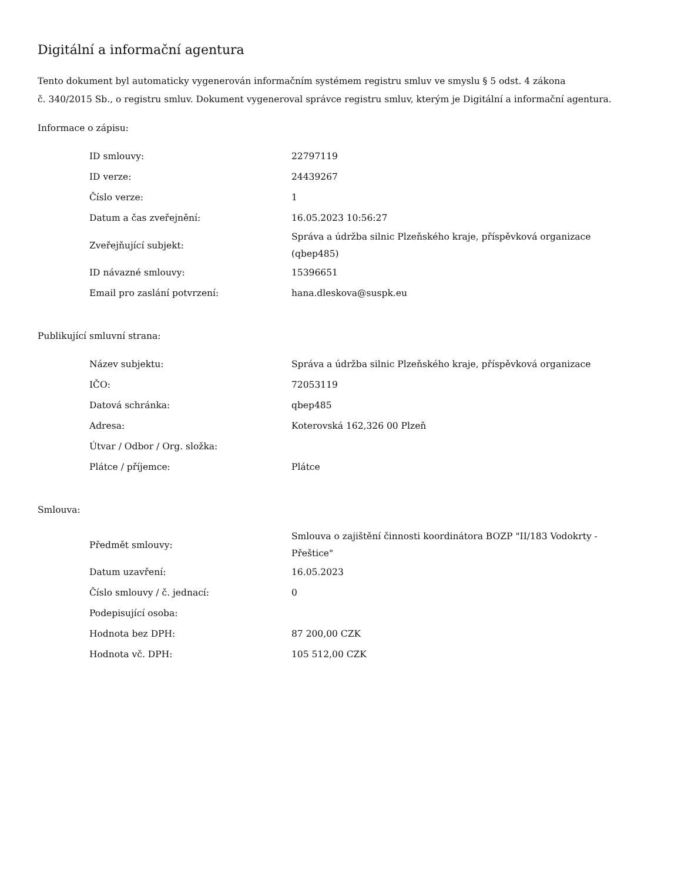Digitální a informační agentura
Tento dokument byl automaticky vygenerován informačním systémem registru smluv ve smyslu § 5 odst. 4 zákona
č. 340/2015 Sb., o registru smluv. Dokument vygeneroval správce registru smluv, kterým je Digitální a informační agentura.
Informace o zápisu:
| ID smlouvy: | 22797119 |
| ID verze: | 24439267 |
| Číslo verze: | 1 |
| Datum a čas zveřejnění: | 16.05.2023 10:56:27 |
| Zveřejňující subjekt: | Správa a údržba silnic Plzeňského kraje, příspěvková organizace (qbep485) |
| ID návazné smlouvy: | 15396651 |
| Email pro zaslání potvrzení: | hana.dleskova@suspk.eu |
Publikující smluvní strana:
| Název subjektu: | Správa a údržba silnic Plzeňského kraje, příspěvková organizace |
| IČO: | 72053119 |
| Datová schránka: | qbep485 |
| Adresa: | Koterovská 162,326 00 Plzeň |
| Útvar / Odbor / Org. složka: | |
| Plátce / příjemce: | Plátce |
Smlouva:
| Předmět smlouvy: | Smlouva o zajištění činnosti koordinátora BOZP "II/183 Vodokrty - Přeštice" |
| Datum uzavření: | 16.05.2023 |
| Číslo smlouvy / č. jednací: | 0 |
| Podepisující osoba: | |
| Hodnota bez DPH: | 87 200,00 CZK |
| Hodnota vč. DPH: | 105 512,00 CZK |